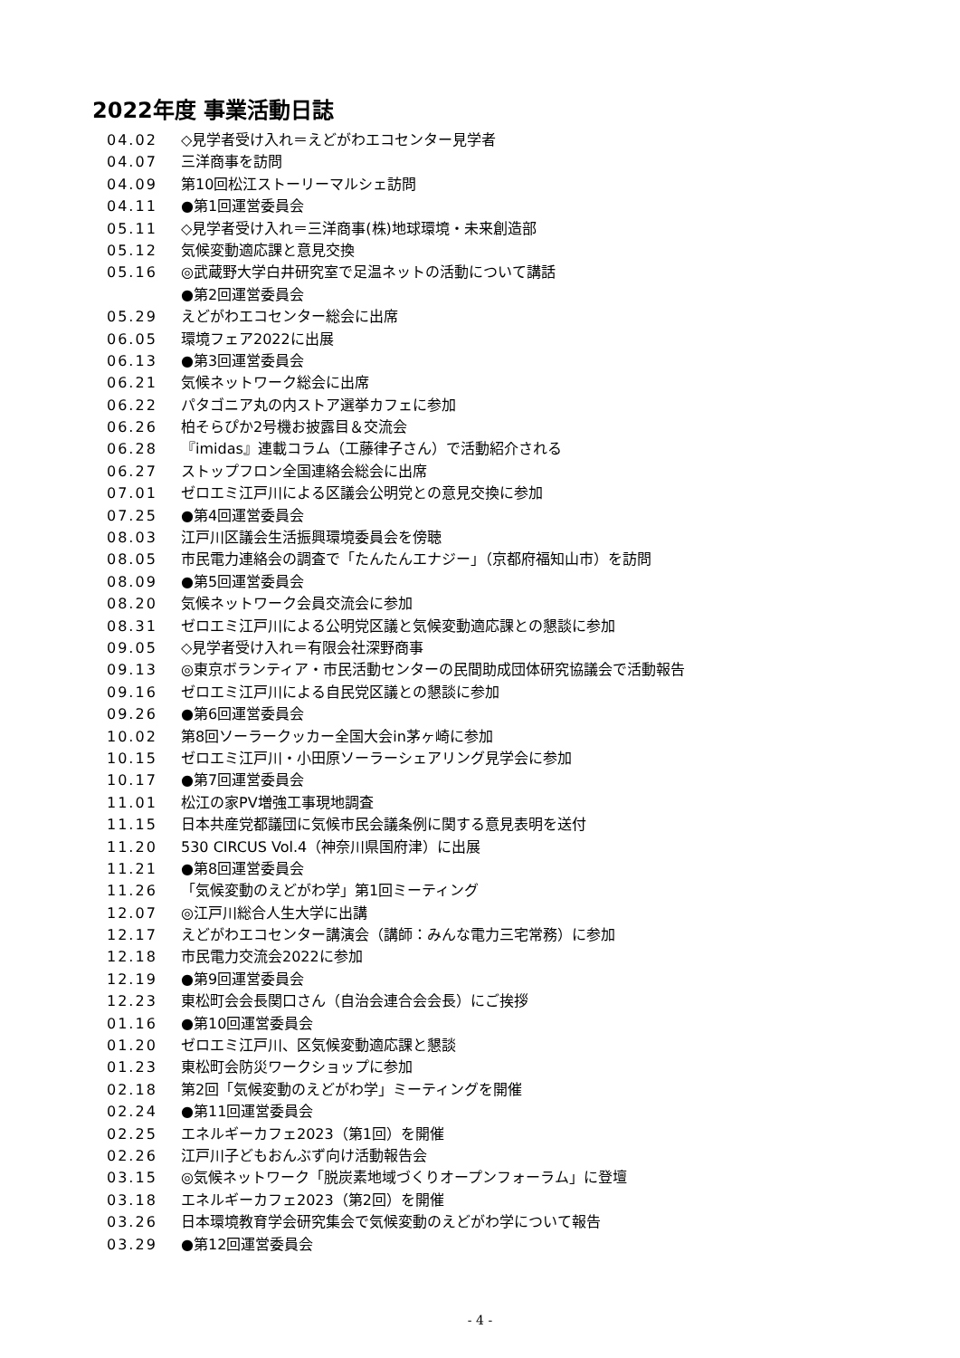2022年度 事業活動日誌
04.02 ◇見学者受け入れ＝えどがわエコセンター見学者
04.07 三洋商事を訪問
04.09 第10回松江ストーリーマルシェ訪問
04.11 ●第1回運営委員会
05.11 ◇見学者受け入れ＝三洋商事(株)地球環境・未来創造部
05.12 気候変動適応課と意見交換
05.16 ◎武蔵野大学白井研究室で足温ネットの活動について講話
●第2回運営委員会
05.29 えどがわエコセンター総会に出席
06.05 環境フェア2022に出展
06.13 ●第3回運営委員会
06.21 気候ネットワーク総会に出席
06.22 パタゴニア丸の内ストア選挙カフェに参加
06.26 柏そらぴか2号機お披露目＆交流会
06.28 『imidas』連載コラム（工藤律子さん）で活動紹介される
06.27 ストップフロン全国連絡会総会に出席
07.01 ゼロエミ江戸川による区議会公明党との意見交換に参加
07.25 ●第4回運営委員会
08.03 江戸川区議会生活振興環境委員会を傍聴
08.05 市民電力連絡会の調査で「たんたんエナジー」（京都府福知山市）を訪問
08.09 ●第5回運営委員会
08.20 気候ネットワーク会員交流会に参加
08.31 ゼロエミ江戸川による公明党区議と気候変動適応課との懇談に参加
09.05 ◇見学者受け入れ＝有限会社深野商事
09.13 ◎東京ボランティア・市民活動センターの民間助成団体研究協議会で活動報告
09.16 ゼロエミ江戸川による自民党区議との懇談に参加
09.26 ●第6回運営委員会
10.02 第8回ソーラークッカー全国大会in茅ヶ崎に参加
10.15 ゼロエミ江戸川・小田原ソーラーシェアリング見学会に参加
10.17 ●第7回運営委員会
11.01 松江の家PV増強工事現地調査
11.15 日本共産党都議団に気候市民会議条例に関する意見表明を送付
11.20 530 CIRCUS Vol.4（神奈川県国府津）に出展
11.21 ●第8回運営委員会
11.26 「気候変動のえどがわ学」第1回ミーティング
12.07 ◎江戸川総合人生大学に出講
12.17 えどがわエコセンター講演会（講師：みんな電力三宅常務）に参加
12.18 市民電力交流会2022に参加
12.19 ●第9回運営委員会
12.23 東松町会会長関口さん（自治会連合会会長）にご挨拶
01.16 ●第10回運営委員会
01.20 ゼロエミ江戸川、区気候変動適応課と懇談
01.23 東松町会防災ワークショップに参加
02.18 第2回「気候変動のえどがわ学」ミーティングを開催
02.24 ●第11回運営委員会
02.25 エネルギーカフェ2023（第1回）を開催
02.26 江戸川子どもおんぶず向け活動報告会
03.15 ◎気候ネットワーク「脱炭素地域づくりオープンフォーラム」に登壇
03.18 エネルギーカフェ2023（第2回）を開催
03.26 日本環境教育学会研究集会で気候変動のえどがわ学について報告
03.29 ●第12回運営委員会
- 4 -